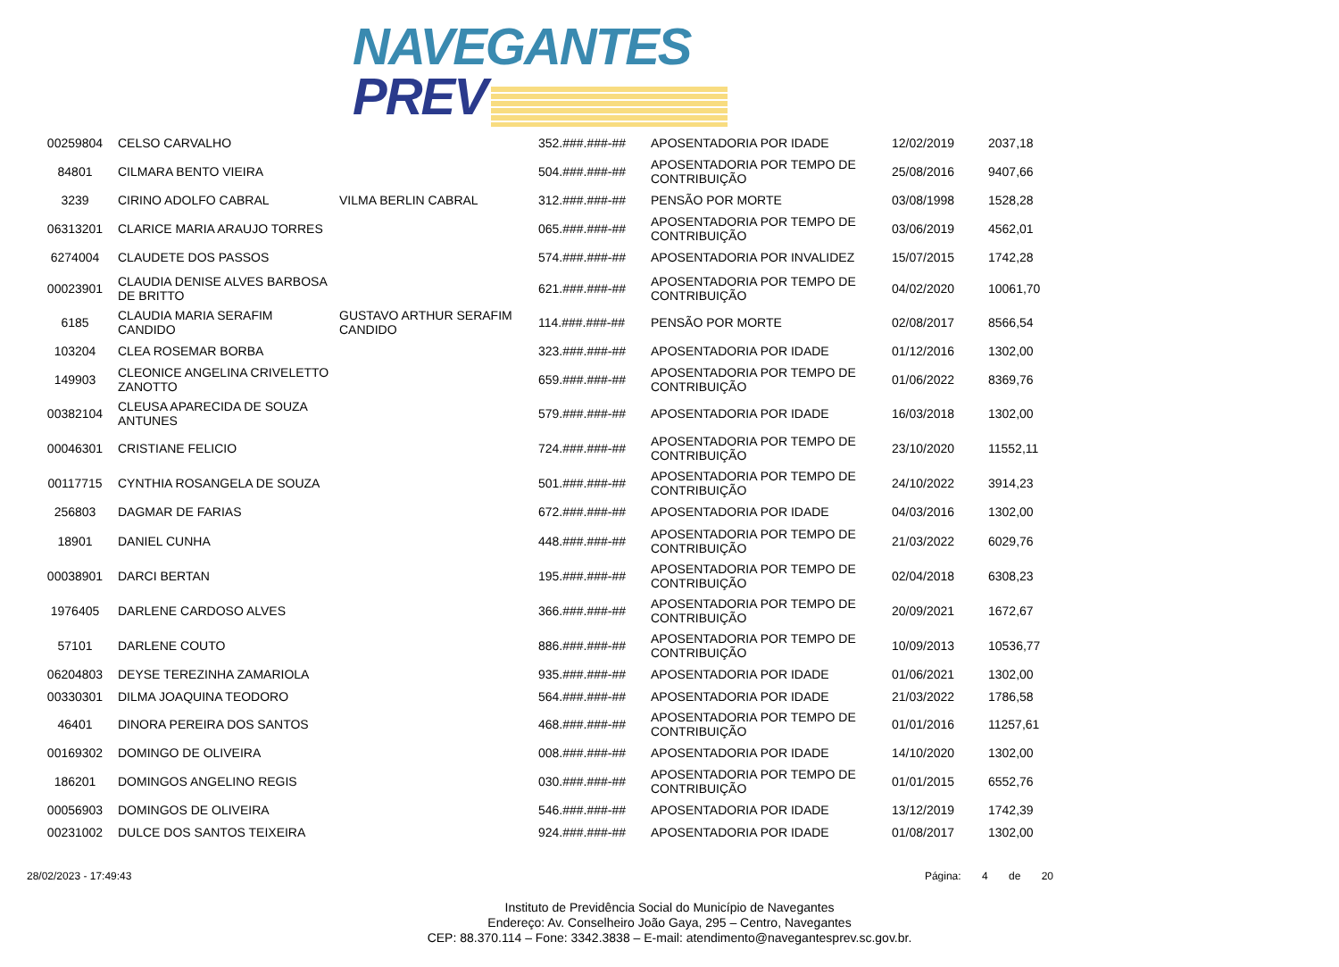NAVEGANTES
PREV
| 00259804 | CELSO CARVALHO | | 352.###.###-## | APOSENTADORIA POR IDADE | 12/02/2019 | 2037,18 |
| 84801 | CILMARA BENTO VIEIRA | | 504.###.###-## | APOSENTADORIA POR TEMPO DE CONTRIBUIÇÃO | 25/08/2016 | 9407,66 |
| 3239 | CIRINO ADOLFO CABRAL | VILMA BERLIN CABRAL | 312.###.###-## | PENSÃO POR MORTE | 03/08/1998 | 1528,28 |
| 06313201 | CLARICE MARIA ARAUJO TORRES | | 065.###.###-## | APOSENTADORIA POR TEMPO DE CONTRIBUIÇÃO | 03/06/2019 | 4562,01 |
| 6274004 | CLAUDETE DOS PASSOS | | 574.###.###-## | APOSENTADORIA POR INVALIDEZ | 15/07/2015 | 1742,28 |
| 00023901 | CLAUDIA DENISE ALVES BARBOSA DE BRITTO | | 621.###.###-## | APOSENTADORIA POR TEMPO DE CONTRIBUIÇÃO | 04/02/2020 | 10061,70 |
| 6185 | CLAUDIA MARIA SERAFIM CANDIDO | GUSTAVO ARTHUR SERAFIM CANDIDO | 114.###.###-## | PENSÃO POR MORTE | 02/08/2017 | 8566,54 |
| 103204 | CLEA ROSEMAR BORBA | | 323.###.###-## | APOSENTADORIA POR IDADE | 01/12/2016 | 1302,00 |
| 149903 | CLEONICE ANGELINA CRIVELETTO ZANOTTO | | 659.###.###-## | APOSENTADORIA POR TEMPO DE CONTRIBUIÇÃO | 01/06/2022 | 8369,76 |
| 00382104 | CLEUSA APARECIDA DE SOUZA ANTUNES | | 579.###.###-## | APOSENTADORIA POR IDADE | 16/03/2018 | 1302,00 |
| 00046301 | CRISTIANE FELICIO | | 724.###.###-## | APOSENTADORIA POR TEMPO DE CONTRIBUIÇÃO | 23/10/2020 | 11552,11 |
| 00117715 | CYNTHIA ROSANGELA DE SOUZA | | 501.###.###-## | APOSENTADORIA POR TEMPO DE CONTRIBUIÇÃO | 24/10/2022 | 3914,23 |
| 256803 | DAGMAR DE FARIAS | | 672.###.###-## | APOSENTADORIA POR IDADE | 04/03/2016 | 1302,00 |
| 18901 | DANIEL CUNHA | | 448.###.###-## | APOSENTADORIA POR TEMPO DE CONTRIBUIÇÃO | 21/03/2022 | 6029,76 |
| 00038901 | DARCI BERTAN | | 195.###.###-## | APOSENTADORIA POR TEMPO DE CONTRIBUIÇÃO | 02/04/2018 | 6308,23 |
| 1976405 | DARLENE CARDOSO ALVES | | 366.###.###-## | APOSENTADORIA POR TEMPO DE CONTRIBUIÇÃO | 20/09/2021 | 1672,67 |
| 57101 | DARLENE COUTO | | 886.###.###-## | APOSENTADORIA POR TEMPO DE CONTRIBUIÇÃO | 10/09/2013 | 10536,77 |
| 06204803 | DEYSE TEREZINHA ZAMARIOLA | | 935.###.###-## | APOSENTADORIA POR IDADE | 01/06/2021 | 1302,00 |
| 00330301 | DILMA JOAQUINA TEODORO | | 564.###.###-## | APOSENTADORIA POR IDADE | 21/03/2022 | 1786,58 |
| 46401 | DINORA PEREIRA DOS SANTOS | | 468.###.###-## | APOSENTADORIA POR TEMPO DE CONTRIBUIÇÃO | 01/01/2016 | 11257,61 |
| 00169302 | DOMINGO DE OLIVEIRA | | 008.###.###-## | APOSENTADORIA POR IDADE | 14/10/2020 | 1302,00 |
| 186201 | DOMINGOS ANGELINO REGIS | | 030.###.###-## | APOSENTADORIA POR TEMPO DE CONTRIBUIÇÃO | 01/01/2015 | 6552,76 |
| 00056903 | DOMINGOS DE OLIVEIRA | | 546.###.###-## | APOSENTADORIA POR IDADE | 13/12/2019 | 1742,39 |
| 00231002 | DULCE DOS SANTOS TEIXEIRA | | 924.###.###-## | APOSENTADORIA POR IDADE | 01/08/2017 | 1302,00 |
28/02/2023 - 17:49:43 Página: 4 de 20
Instituto de Previdência Social do Município de Navegantes
Endereço: Av. Conselheiro João Gaya, 295 – Centro, Navegantes
CEP: 88.370.114 – Fone: 3342.3838 – E-mail: atendimento@navegantesprev.sc.gov.br.